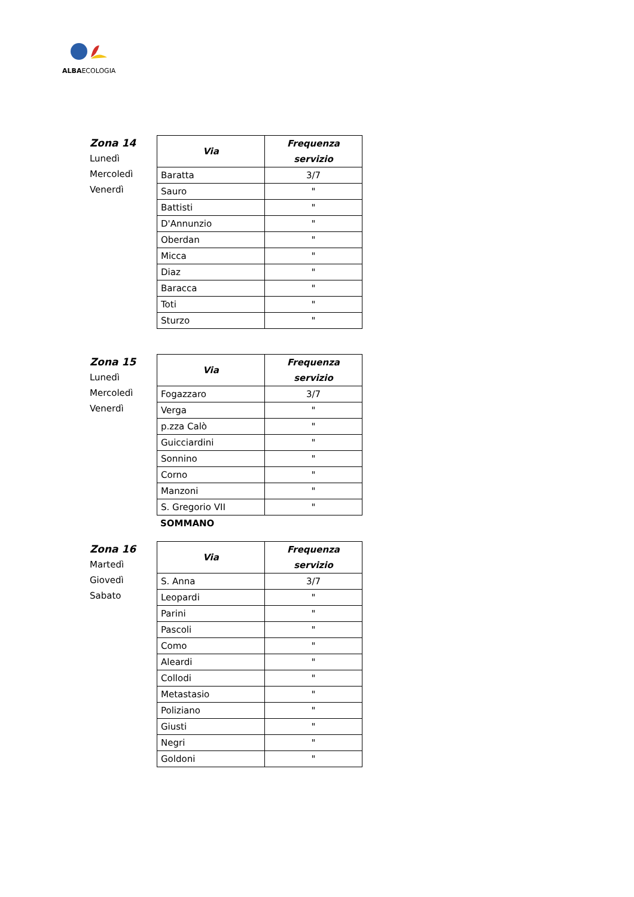ALBAECOLOGIA
Zona 14
Lunedì
Mercoledì
Venerdì
| Via | Frequenza servizio |
| --- | --- |
| Baratta | 3/7 |
| Sauro | " |
| Battisti | " |
| D'Annunzio | " |
| Oberdan | " |
| Micca | " |
| Diaz | " |
| Baracca | " |
| Toti | " |
| Sturzo | " |
Zona 15
Lunedì
Mercoledì
Venerdì
| Via | Frequenza servizio |
| --- | --- |
| Fogazzaro | 3/7 |
| Verga | " |
| p.zza Calò | " |
| Guicciardini | " |
| Sonnino | " |
| Corno | " |
| Manzoni | " |
| S. Gregorio VII | " |
SOMMANO
Zona 16
Martedì
Giovedì
Sabato
| Via | Frequenza servizio |
| --- | --- |
| S. Anna | 3/7 |
| Leopardi | " |
| Parini | " |
| Pascoli | " |
| Como | " |
| Aleardi | " |
| Collodi | " |
| Metastasio | " |
| Poliziano | " |
| Giusti | " |
| Negri | " |
| Goldoni | " |